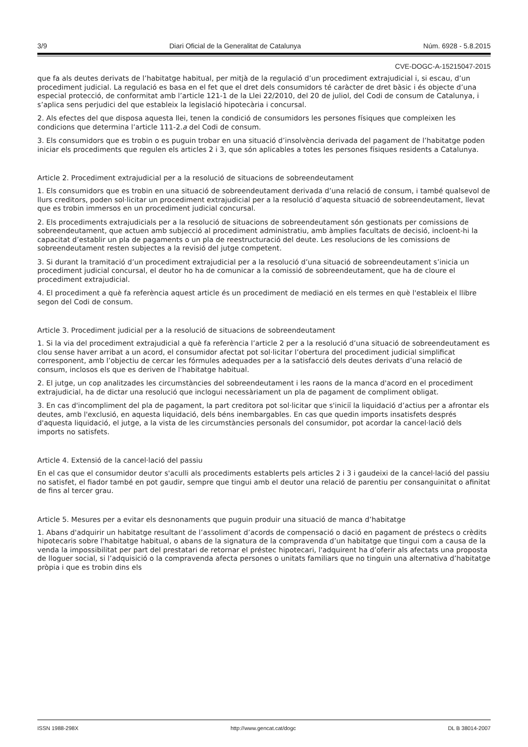3/9 Diari Oficial de la Generalitat de Catalunya Núm. 6928 - 5.8.2015
CVE-DOGC-A-15215047-2015
que fa als deutes derivats de l’habitatge habitual, per mitjà de la regulació d’un procediment extrajudicial i, si escau, d’un procediment judicial. La regulació es basa en el fet que el dret dels consumidors té caràcter de dret bàsic i és objecte d’una especial protecció, de conformitat amb l’article 121-1 de la Llei 22/2010, del 20 de juliol, del Codi de consum de Catalunya, i s’aplica sens perjudici del que estableix la legislació hipotecària i concursal.
2. Als efectes del que disposa aquesta llei, tenen la condició de consumidors les persones físiques que compleixen les condicions que determina l’article 111-2.a del Codi de consum.
3. Els consumidors que es trobin o es puguin trobar en una situació d’insolvència derivada del pagament de l’habitatge poden iniciar els procediments que regulen els articles 2 i 3, que són aplicables a totes les persones físiques residents a Catalunya.
Article 2. Procediment extrajudicial per a la resolució de situacions de sobreendeutament
1. Els consumidors que es trobin en una situació de sobreendeutament derivada d’una relació de consum, i també qualsevol de llurs creditors, poden sol·licitar un procediment extrajudicial per a la resolució d’aquesta situació de sobreendeutament, llevat que es trobin immersos en un procediment judicial concursal.
2. Els procediments extrajudicials per a la resolució de situacions de sobreendeutament són gestionats per comissions de sobreendeutament, que actuen amb subjecció al procediment administratiu, amb àmplies facultats de decisió, incloent-hi la capacitat d’establir un pla de pagaments o un pla de reestructuració del deute. Les resolucions de les comissions de sobreendeutament resten subjectes a la revisió del jutge competent.
3. Si durant la tramitació d’un procediment extrajudicial per a la resolució d’una situació de sobreendeutament s’inicia un procediment judicial concursal, el deutor ho ha de comunicar a la comissió de sobreendeutament, que ha de cloure el procediment extrajudicial.
4. El procediment a què fa referència aquest article és un procediment de mediació en els termes en què l'estableix el llibre segon del Codi de consum.
Article 3. Procediment judicial per a la resolució de situacions de sobreendeutament
1. Si la via del procediment extrajudicial a què fa referència l’article 2 per a la resolució d’una situació de sobreendeutament es clou sense haver arribat a un acord, el consumidor afectat pot sol·licitar l’obertura del procediment judicial simplificat corresponent, amb l’objectiu de cercar les fórmules adequades per a la satisfacció dels deutes derivats d’una relació de consum, inclosos els que es deriven de l'habitatge habitual.
2. El jutge, un cop analitzades les circumstàncies del sobreendeutament i les raons de la manca d'acord en el procediment extrajudicial, ha de dictar una resolució que inclogui necessàriament un pla de pagament de compliment obligat.
3. En cas d'incompliment del pla de pagament, la part creditora pot sol·licitar que s'iniciï la liquidació d’actius per a afrontar els deutes, amb l'exclusió, en aquesta liquidació, dels béns inembargables. En cas que quedin imports insatisfets després d'aquesta liquidació, el jutge, a la vista de les circumstàncies personals del consumidor, pot acordar la cancel·lació dels imports no satisfets.
Article 4. Extensió de la cancel·lació del passiu
En el cas que el consumidor deutor s'aculli als procediments establerts pels articles 2 i 3 i gaudeixi de la cancel·lació del passiu no satisfet, el fiador també en pot gaudir, sempre que tingui amb el deutor una relació de parentiu per consanguinitat o afinitat de fins al tercer grau.
Article 5. Mesures per a evitar els desnonaments que puguin produir una situació de manca d’habitatge
1. Abans d'adquirir un habitatge resultant de l’assoliment d’acords de compensació o dació en pagament de préstecs o crèdits hipotecaris sobre l'habitatge habitual, o abans de la signatura de la compravenda d’un habitatge que tingui com a causa de la venda la impossibilitat per part del prestatari de retornar el préstec hipotecari, l'adquirent ha d’oferir als afectats una proposta de lloguer social, si l’adquisició o la compravenda afecta persones o unitats familiars que no tinguin una alternativa d’habitatge pròpia i que es trobin dins els
ISSN 1988-298X http://www.gencat.cat/dogc DL B 38014-2007